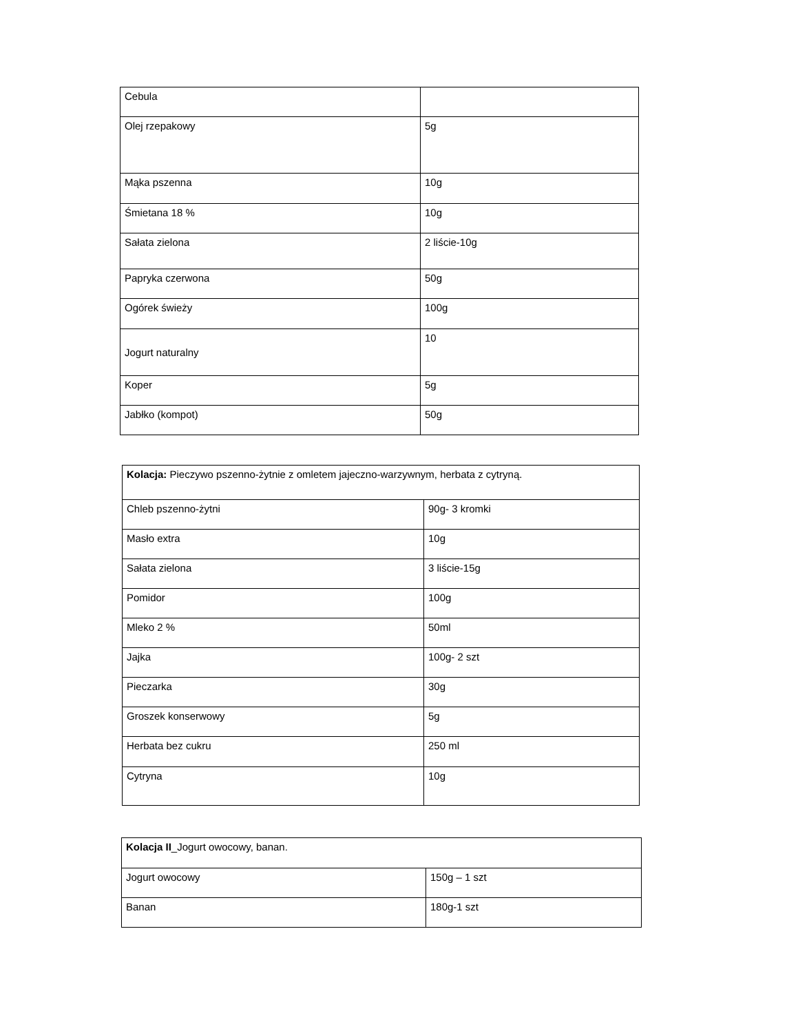| Cebula | |
| Olej rzepakowy | 5g |
| Mąka pszenna | 10g |
| Śmietana 18 % | 10g |
| Sałata zielona | 2 liście-10g |
| Papryka czerwona | 50g |
| Ogórek świeży | 100g |
| Jogurt naturalny | 10 |
| Koper | 5g |
| Jabłko (kompot) | 50g |
| Kolacja: Pieczywo pszenno-żytnie z omletem jajeczno-warzywnym, herbata z cytryną. | |
| Chleb pszenno-żytni | 90g- 3 kromki |
| Masło extra | 10g |
| Sałata zielona | 3 liście-15g |
| Pomidor | 100g |
| Mleko 2 % | 50ml |
| Jajka | 100g- 2 szt |
| Pieczarka | 30g |
| Groszek konserwowy | 5g |
| Herbata bez cukru | 250 ml |
| Cytryna | 10g |
| Kolacja II _Jogurt owocowy, banan. | |
| Jogurt owocowy | 150g – 1 szt |
| Banan | 180g-1 szt |